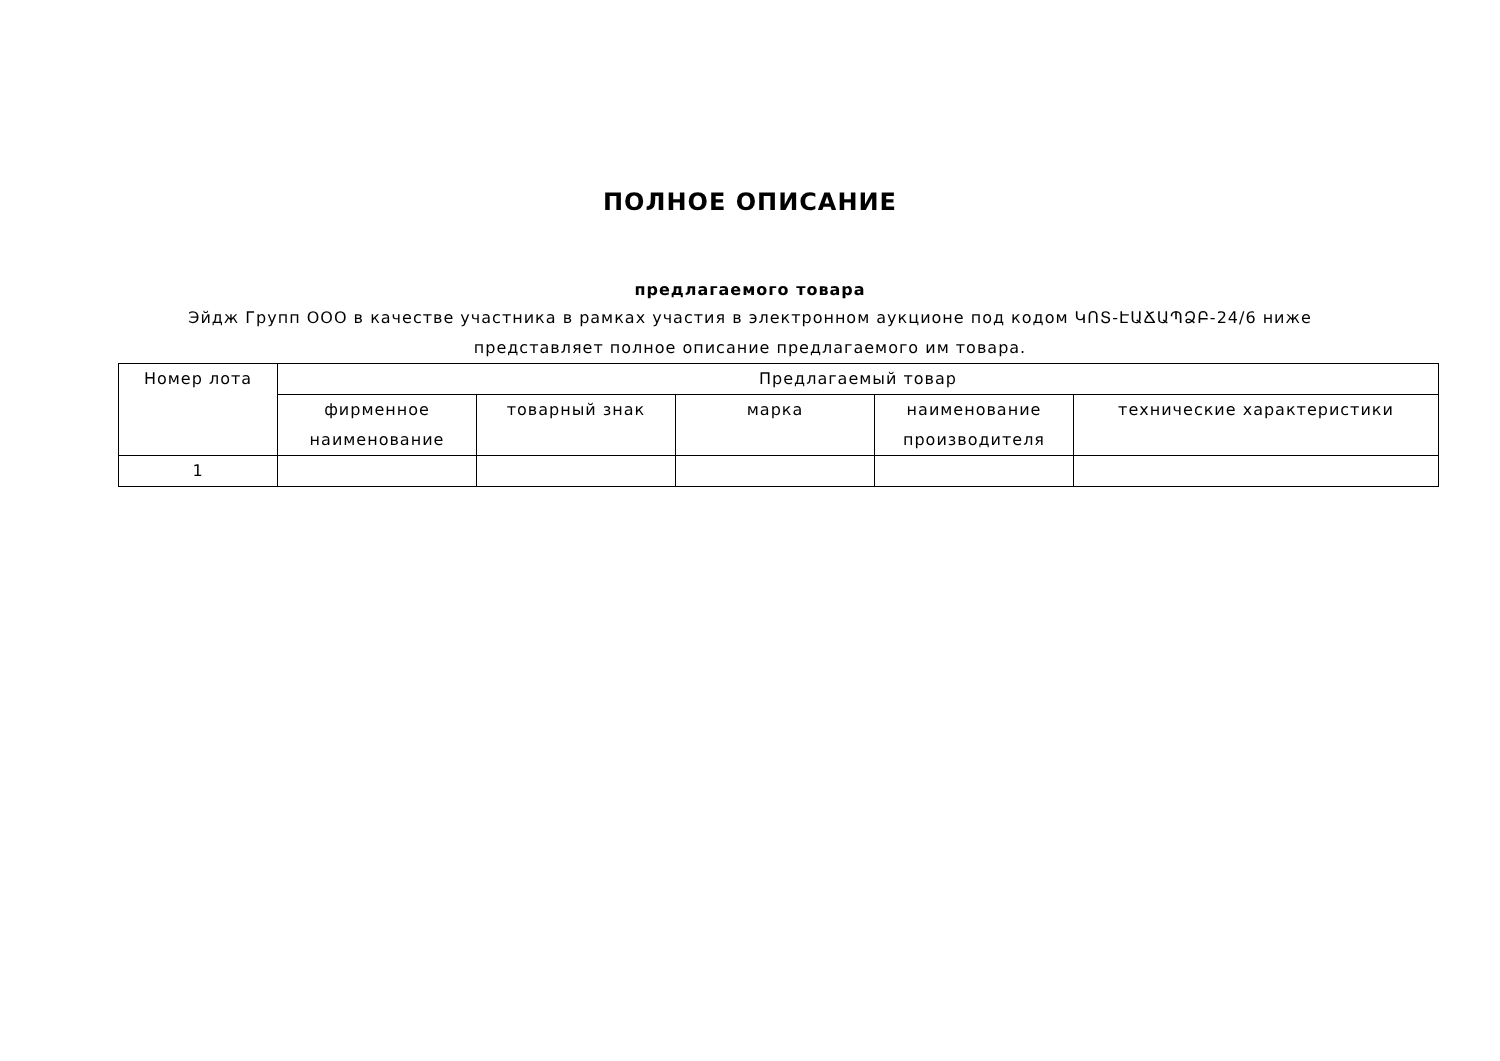ПОЛНОЕ ОПИСАНИЕ
предлагаемого товара
Эйдж Групп ООО в качестве участника в рамках участия в электронном аукционе под кодом ԿՈՏ-ԷԱՃԱՊՁԲ-24/6 ниже представляет полное описание предлагаемого им товара.
| Номер лота | Предлагаемый товар | | | | |
| --- | --- | --- | --- | --- | --- |
| | фирменное наименование | товарный знак | марка | наименование производителя | технические характеристики |
| 1 | | | | | |